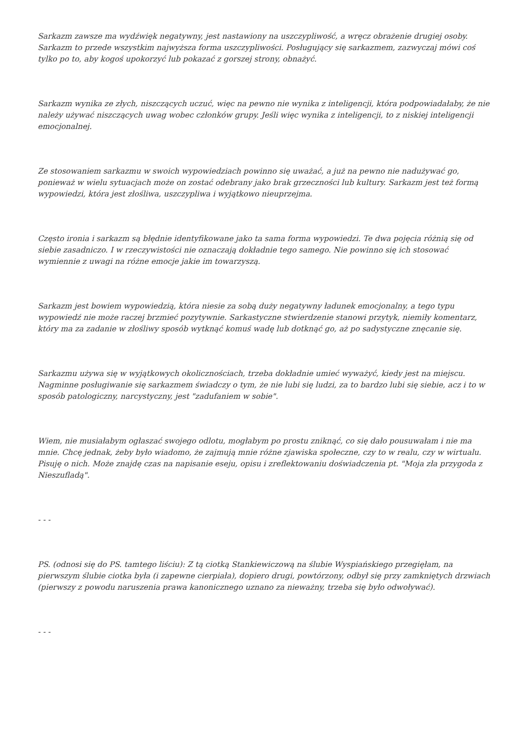Sarkazm zawsze ma wydźwięk negatywny, jest nastawiony na uszczypliwość, a wręcz obrażenie drugiej osoby. Sarkazm to przede wszystkim najwyższa forma uszczypliwości. Posługujący się sarkazmem, zazwyczaj mówi coś tylko po to, aby kogoś upokorzyć lub pokazać z gorszej strony, obnażyć.
Sarkazm wynika ze złych, niszczących uczuć, więc na pewno nie wynika z inteligencji, która podpowiadałaby, że nie należy używać niszczących uwag wobec członków grupy. Jeśli więc wynika z inteligencji, to z niskiej inteligencji emocjonalnej.
Ze stosowaniem sarkazmu w swoich wypowiedziach powinno się uważać, a już na pewno nie nadużywać go, ponieważ w wielu sytuacjach może on zostać odebrany jako brak grzeczności lub kultury. Sarkazm jest też formą wypowiedzi, która jest złośliwa, uszczypliwa i wyjątkowo nieuprzejma.
Często ironia i sarkazm są błędnie identyfikowane jako ta sama forma wypowiedzi. Te dwa pojęcia różnią się od siebie zasadniczo. I w rzeczywistości nie oznaczają dokładnie tego samego. Nie powinno się ich stosować wymiennie z uwagi na różne emocje jakie im towarzyszą.
Sarkazm jest bowiem wypowiedzią, która niesie za sobą duży negatywny ładunek emocjonalny, a tego typu wypowiedź nie może raczej brzmieć pozytywnie. Sarkastyczne stwierdzenie stanowi przytyk, niemiły komentarz, który ma za zadanie w złośliwy sposób wytknąć komuś wadę lub dotknąć go, aż po sadystyczne znęcanie się.
Sarkazmu używa się w wyjątkowych okolicznościach, trzeba dokładnie umieć wyważyć, kiedy jest na miejscu. Nagminne posługiwanie się sarkazmem świadczy o tym, że nie lubi się ludzi, za to bardzo lubi się siebie, acz i to w sposób patologiczny, narcystyczny, jest "zadufaniem w sobie".
Wiem, nie musiałabym ogłaszać swojego odlotu, mogłabym po prostu zniknąć, co się dało pousuwałam i nie ma mnie. Chcę jednak, żeby było wiadomo, że zajmują mnie różne zjawiska społeczne, czy to w realu, czy w wirtualu. Pisuję o nich. Może znajdę czas na napisanie eseju, opisu i zreflektowaniu doświadczenia pt. "Moja zła przygoda z Nieszufladą".
- - -
PS. (odnosi się do PS. tamtego liściu): Z tą ciotką Stankiewiczową na ślubie Wyspiańskiego przegięłam, na pierwszym ślubie ciotka była (i zapewne cierpiała), dopiero drugi, powtórzony, odbył się przy zamkniętych drzwiach (pierwszy z powodu naruszenia prawa kanonicznego uznano za nieważny, trzeba się było odwoływać).
- - -